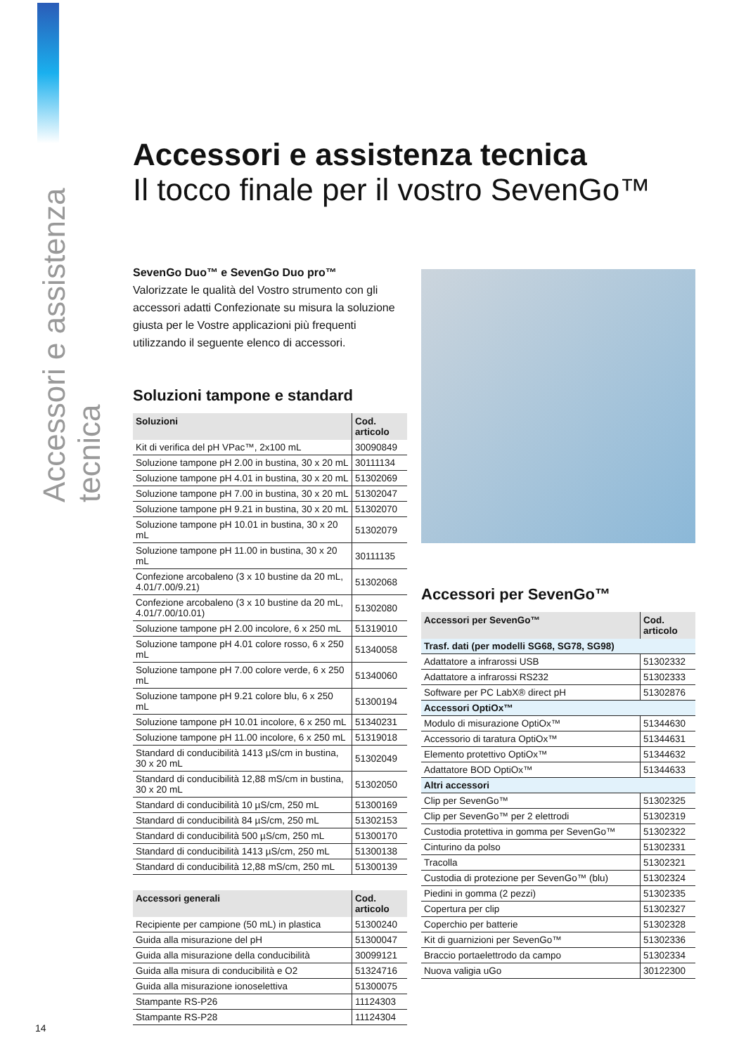Accessori e assistenza tecnica
Accessori e assistenza tecnica
Il tocco finale per il vostro SevenGo™
SevenGo Duo™ e SevenGo Duo pro™
Valorizzate le qualità del Vostro strumento con gli accessori adatti Confezionate su misura la soluzione giusta per le Vostre applicazioni più frequenti utilizzando il seguente elenco di accessori.
Soluzioni tampone e standard
| Soluzioni | Cod. articolo |
| --- | --- |
| Kit di verifica del pH VPac™, 2x100 mL | 30090849 |
| Soluzione tampone pH 2.00 in bustina, 30 x 20 mL | 30111134 |
| Soluzione tampone pH 4.01 in bustina, 30 x 20 mL | 51302069 |
| Soluzione tampone pH 7.00 in bustina, 30 x 20 mL | 51302047 |
| Soluzione tampone pH 9.21 in bustina, 30 x 20 mL | 51302070 |
| Soluzione tampone pH 10.01 in bustina, 30 x 20 mL | 51302079 |
| Soluzione tampone pH 11.00 in bustina, 30 x 20 mL | 30111135 |
| Confezione arcobaleno (3 x 10 bustine da 20 mL, 4.01/7.00/9.21) | 51302068 |
| Confezione arcobaleno (3 x 10 bustine da 20 mL, 4.01/7.00/10.01) | 51302080 |
| Soluzione tampone pH 2.00 incolore, 6 x 250 mL | 51319010 |
| Soluzione tampone pH 4.01 colore rosso, 6 x 250 mL | 51340058 |
| Soluzione tampone pH 7.00 colore verde, 6 x 250 mL | 51340060 |
| Soluzione tampone pH 9.21 colore blu, 6 x 250 mL | 51300194 |
| Soluzione tampone pH 10.01 incolore, 6 x 250 mL | 51340231 |
| Soluzione tampone pH 11.00 incolore, 6 x 250 mL | 51319018 |
| Standard di conducibilità 1413 µS/cm in bustina, 30 x 20 mL | 51302049 |
| Standard di conducibilità 12,88 mS/cm in bustina, 30 x 20 mL | 51302050 |
| Standard di conducibilità 10 µS/cm, 250 mL | 51300169 |
| Standard di conducibilità 84 µS/cm, 250 mL | 51302153 |
| Standard di conducibilità 500 µS/cm, 250 mL | 51300170 |
| Standard di conducibilità 1413 µS/cm, 250 mL | 51300138 |
| Standard di conducibilità 12,88 mS/cm, 250 mL | 51300139 |
| Accessori generali | Cod. articolo |
| --- | --- |
| Recipiente per campione (50 mL) in plastica | 51300240 |
| Guida alla misurazione del pH | 51300047 |
| Guida alla misurazione della conducibilità | 30099121 |
| Guida alla misura di conducibilità e O2 | 51324716 |
| Guida alla misurazione ionoselettiva | 51300075 |
| Stampante RS-P26 | 11124303 |
| Stampante RS-P28 | 11124304 |
Accessori per SevenGo™
| Accessori per SevenGo™ | Cod. articolo |
| --- | --- |
| Trasf. dati (per modelli SG68, SG78, SG98) | |
| Adattatore a infrarossi USB | 51302332 |
| Adattatore a infrarossi RS232 | 51302333 |
| Software per PC LabX® direct pH | 51302876 |
| Accessori OptiOx™ | |
| Modulo di misurazione OptiOx™ | 51344630 |
| Accessorio di taratura OptiOx™ | 51344631 |
| Elemento protettivo OptiOx™ | 51344632 |
| Adattatore BOD OptiOx™ | 51344633 |
| Altri accessori | |
| Clip per SevenGo™ | 51302325 |
| Clip per SevenGo™ per 2 elettrodi | 51302319 |
| Custodia protettiva in gomma per SevenGo™ | 51302322 |
| Cinturino da polso | 51302331 |
| Tracolla | 51302321 |
| Custodia di protezione per SevenGo™ (blu) | 51302324 |
| Piedini in gomma (2 pezzi) | 51302335 |
| Copertura per clip | 51302327 |
| Coperchio per batterie | 51302328 |
| Kit di guarnizioni per SevenGo™ | 51302336 |
| Braccio portaelettrodo da campo | 51302334 |
| Nuova valigia uGo | 30122300 |
14